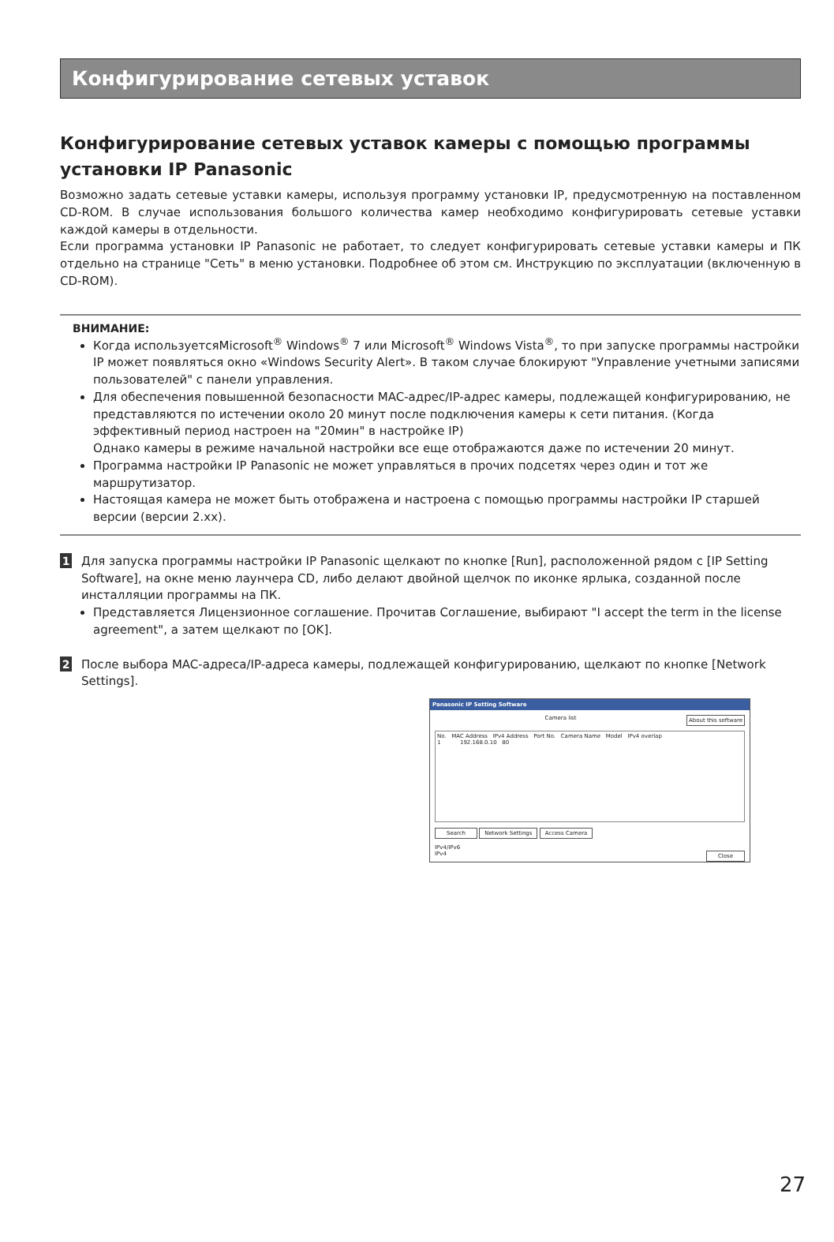Конфигурирование сетевых уставок
Конфигурирование сетевых уставок камеры с помощью программы установки IP Panasonic
Возможно задать сетевые уставки камеры, используя программу установки IP, предусмотренную на поставленном CD-ROM. В случае использования большого количества камер необходимо конфигурировать сетевые уставки каждой камеры в отдельности.
Если программа установки IP Panasonic не работает, то следует конфигурировать сетевые уставки камеры и ПК отдельно на странице "Сеть" в меню установки. Подробнее об этом см. Инструкцию по эксплуатации (включенную в CD-ROM).
ВНИМАНИЕ:
Когда используетсяMicrosoft<sup>®</sup> Windows<sup>®</sup> 7 или Microsoft<sup>®</sup> Windows Vista<sup>®</sup>, то при запуске программы настройки IP может появляться окно «Windows Security Alert». В таком случае блокируют "Управление учетными записями пользователей" с панели управления.
Для обеспечения повышенной безопасности MAC-адрес/IP-адрес камеры, подлежащей конфигурированию, не представляются по истечении около 20 минут после подключения камеры к сети питания. (Когда эффективный период настроен на "20мин" в настройке IP)
Однако камеры в режиме начальной настройки все еще отображаются даже по истечении 20 минут.
Программа настройки IP Panasonic не может управляться в прочих подсетях через один и тот же маршрутизатор.
Настоящая камера не может быть отображена и настроена с помощью программы настройки IP старшей версии (версии 2.xx).
1
Для запуска программы настройки IP Panasonic щелкают по кнопке [Run], расположенной рядом с [IP Setting Software], на окне меню лаунчера CD, либо делают двойной щелчок по иконке ярлыка, созданной после инсталляции программы на ПК.
Представляется Лицензионное соглашение. Прочитав Соглашение, выбирают "I accept the term in the license agreement", а затем щелкают по [OK].
2
После выбора MAC-адреса/IP-адреса камеры, подлежащей конфигурированию, щелкают по кнопке [Network Settings].
Panasonic IP Setting Software
Camera list About this software
No. MAC Address IPv4 Address Port No. Camera Name Model IPv4 overlap
1 192.168.0.10 80
Search Network Settings Access Camera
IPv4/IPv6
IPv4 Close
27